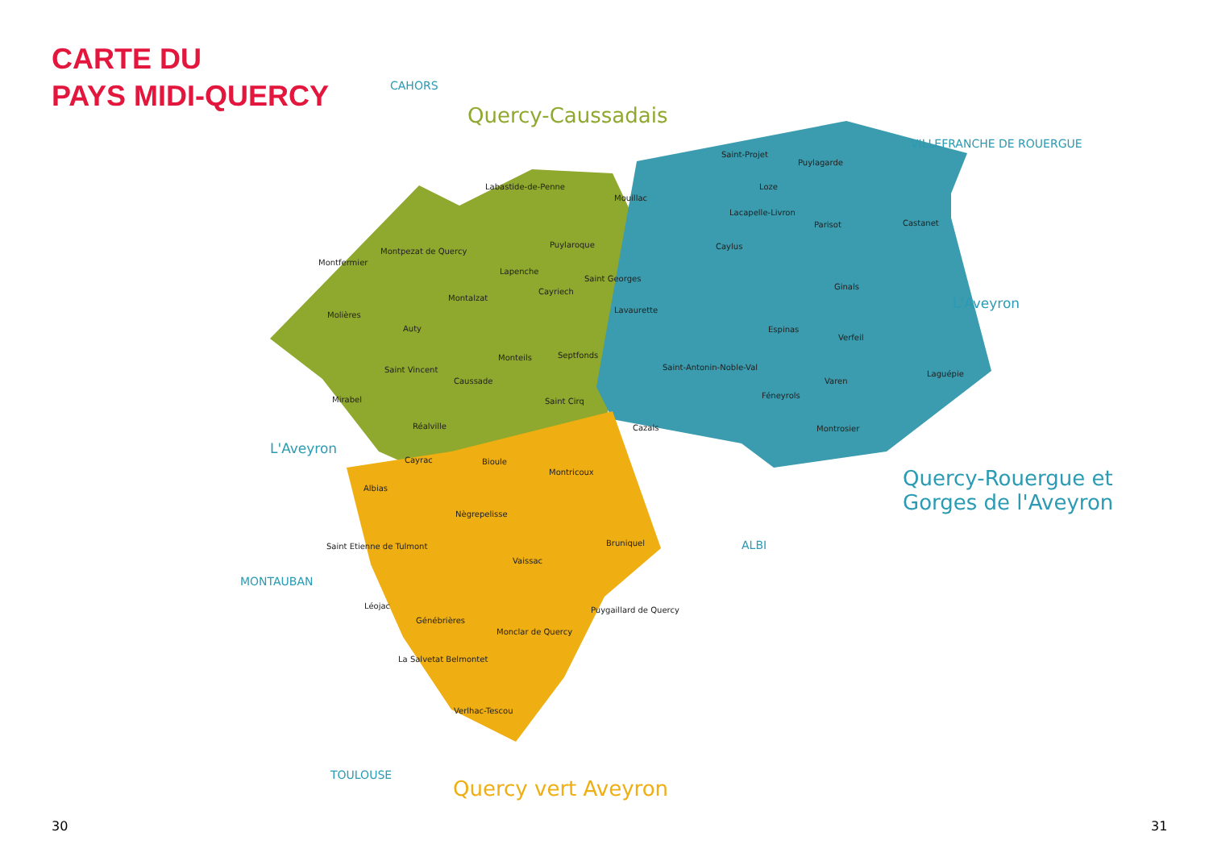CARTE DU
PAYS MIDI-QUERCY
Quercy-Caussadais
Quercy-Rouergue et
Gorges de l'Aveyron
Quercy vert Aveyron
CAHORS
VILLEFRANCHE DE ROUERGUE
L'Aveyron
L'Aveyron
MONTAUBAN
ALBI
TOULOUSE
Labastide-de-Penne
Mouillac
Saint-Projet
Puylagarde
Loze
Lacapelle-Livron
Parisot Castanet
Montpezat de Quercy
Puylaroque Caylus
Montfermier
Lapenche
Saint Georges
Cayriech
Montalzat
Ginals
Molières
Lavaurette
Auty Espinas
Verfeil
Monteils Septfonds
Saint Vincent Saint-Antonin-Noble-Val
Laguépie
Caussade Varen
Féneyrols
Mirabel Saint Cirq
Réalville Cazals Montrosier
Cayrac Bioule
Montricoux
Albias
Nègrepelisse
Saint Etienne de Tulmont Bruniquel
Vaissac
Léojac Puygaillard de Quercy
Génébrières
Monclar de Quercy
La Salvetat Belmontet
Verlhac-Tescou
30 31